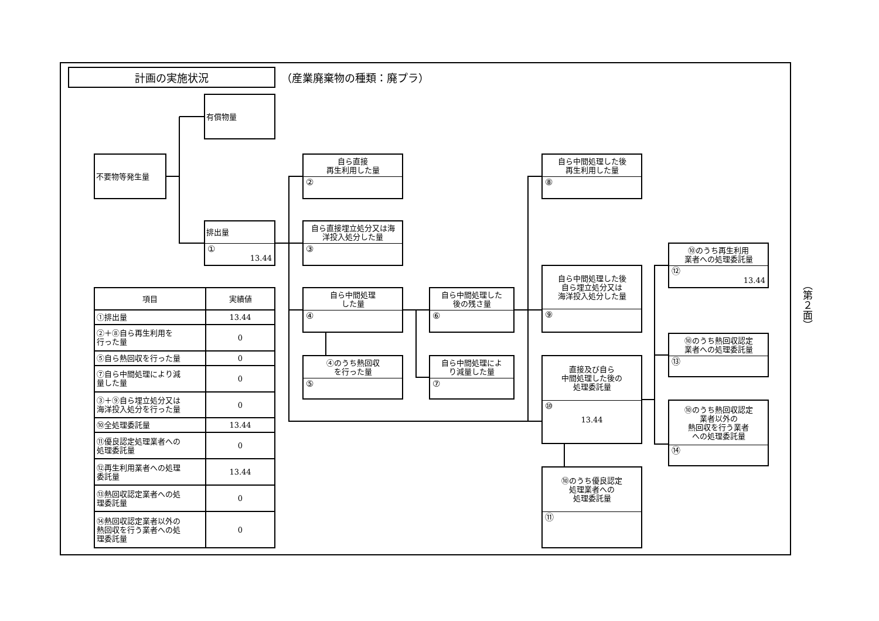計画の実施状況
（産業廃棄物の種類：廃プラ）
有償物量
不要物等発生量
排出量
①
13.44
自ら直接
再生利用した量
②
自ら直接埋立処分又は海
洋投入処分した量
③
自ら中間処理
した量
④
④のうち熱回収
を行った量
⑤
自ら中間処理した
後の残さ量
⑥
自ら中間処理によ
り減量した量
⑦
自ら中間処理した後
再生利用した量
⑧
自ら中間処理した後
自ら埋立処分又は
海洋投入処分した量
⑨
直接及び自ら
中間処理した後の
処理委託量
⑩
13.44
⑩のうち優良認定
処理業者への
処理委託量
⑪
⑩のうち再生利用
業者への処理委託量
⑫
13.44
⑩のうち熱回収認定
業者への処理委託量
⑬
⑩のうち熱回収認定
業者以外の
熱回収を行う業者
への処理委託量
⑭
| 項目 | 実績値 |
| --- | --- |
| ①排出量 | 13.44 |
| ②＋⑧自ら再生利用を 行った量 | 0 |
| ⑤自ら熱回収を行った量 | 0 |
| ⑦自ら中間処理により減 量した量 | 0 |
| ③＋⑨自ら埋立処分又は 海洋投入処分を行った量 | 0 |
| ⑩全処理委託量 | 13.44 |
| ⑪優良認定処理業者への 処理委託量 | 0 |
| ⑫再生利用業者への処理 委託量 | 13.44 |
| ⑬熱回収認定業者への処 理委託量 | 0 |
| ⑭熱回収認定業者以外の 熱回収を行う業者への処 理委託量 | 0 |
（第２面）